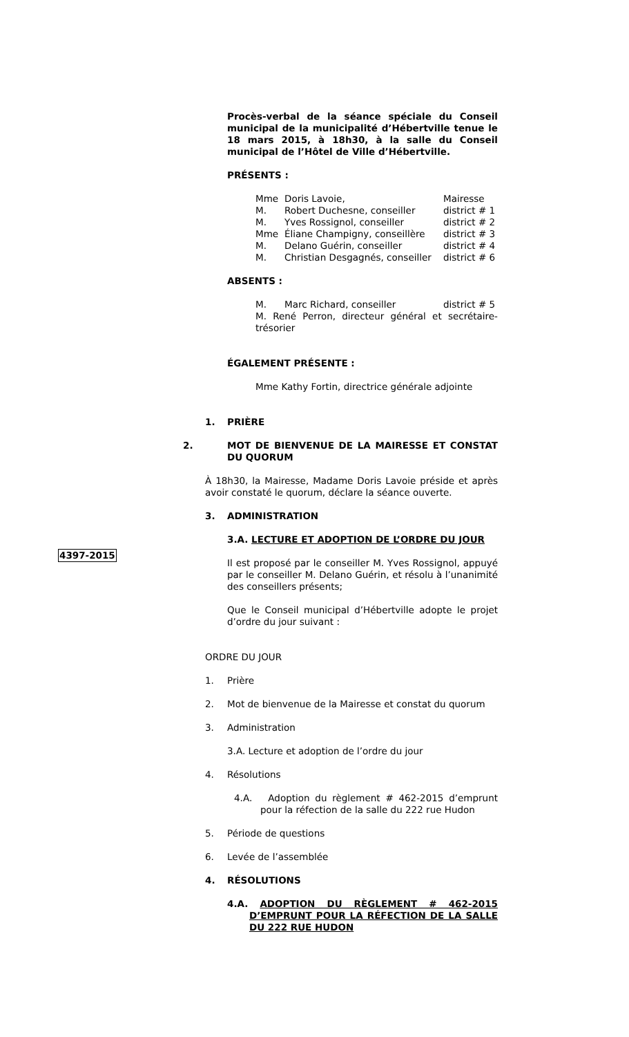4397-2015
Procès-verbal de la séance spéciale du Conseil municipal de la municipalité d’Hébertville tenue le 18 mars 2015, à 18h30, à la salle du Conseil municipal de l’Hôtel de Ville d’Hébertville.
PRÉSENTS :
| Mme | Doris Lavoie, | Mairesse |
| M. | Robert Duchesne, conseiller | district # 1 |
| M. | Yves Rossignol, conseiller | district # 2 |
| Mme | Éliane Champigny, conseillère | district # 3 |
| M. | Delano Guérin, conseiller | district # 4 |
| M. | Christian Desgagnés, conseiller | district # 6 |
ABSENTS :
| M. | Marc Richard, conseiller | district # 5 |
M. René Perron, directeur général et secrétaire-trésorier
ÉGALEMENT PRÉSENTE :
Mme Kathy Fortin, directrice générale adjointe
1. PRIÈRE
2. MOT DE BIENVENUE DE LA MAIRESSE ET CONSTAT DU QUORUM
À 18h30, la Mairesse, Madame Doris Lavoie préside et après avoir constaté le quorum, déclare la séance ouverte.
3. ADMINISTRATION
3.A. LECTURE ET ADOPTION DE L’ORDRE DU JOUR
Il est proposé par le conseiller M. Yves Rossignol, appuyé par le conseiller M. Delano Guérin, et résolu à l’unanimité des conseillers présents;
Que le Conseil municipal d’Hébertville adopte le projet d’ordre du jour suivant :
ORDRE DU JOUR
1. Prière
2. Mot de bienvenue de la Mairesse et constat du quorum
3. Administration
3.A. Lecture et adoption de l’ordre du jour
4. Résolutions
4.A. Adoption du règlement # 462-2015 d’emprunt pour la réfection de la salle du 222 rue Hudon
5. Période de questions
6. Levée de l’assemblée
4. RÉSOLUTIONS
4.A. ADOPTION DU RÈGLEMENT # 462-2015 D’EMPRUNT POUR LA RÉFECTION DE LA SALLE DU 222 RUE HUDON